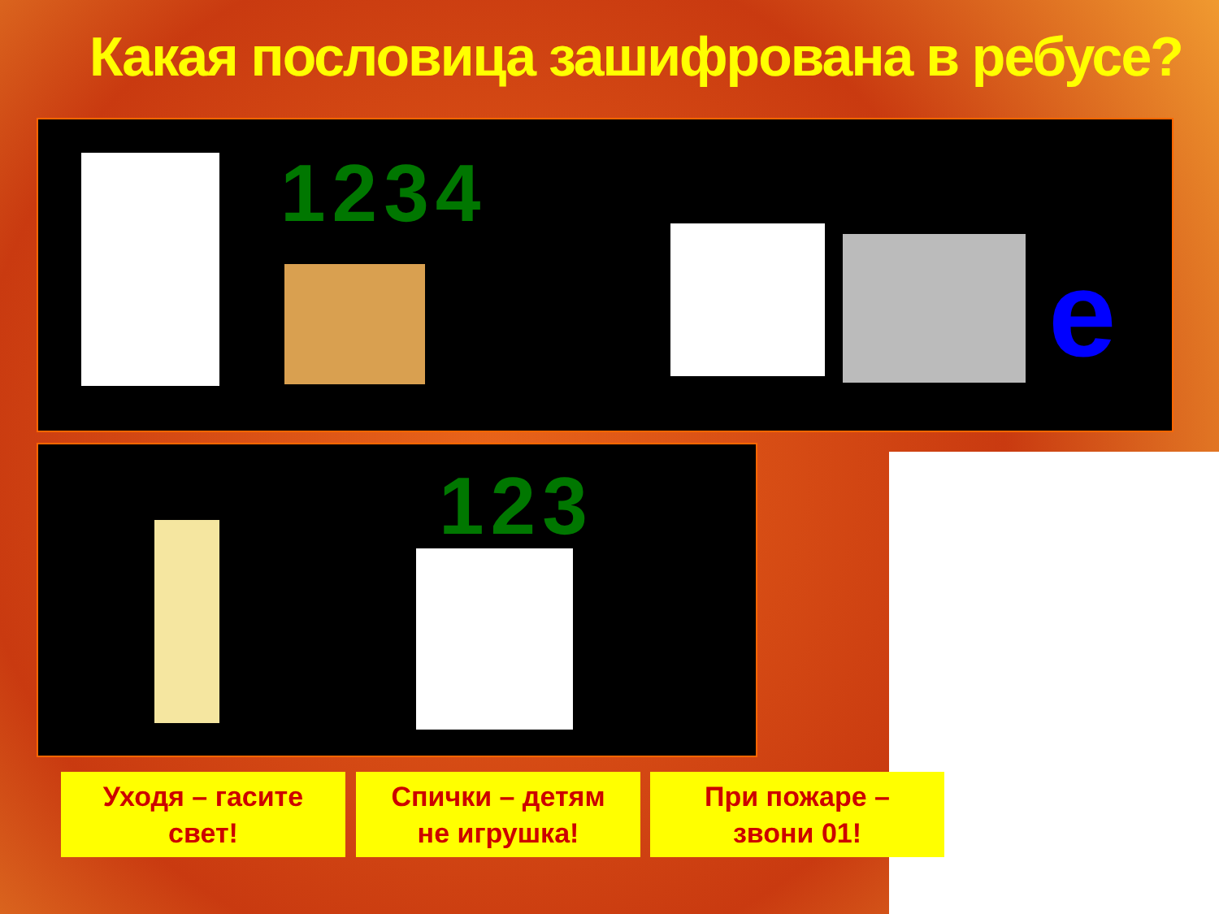Какая пословица зашифрована в ребусе?
1234
е
123
Уходя – гасите
свет!
Спички – детям
не игрушка!
При пожаре –
звони 01!